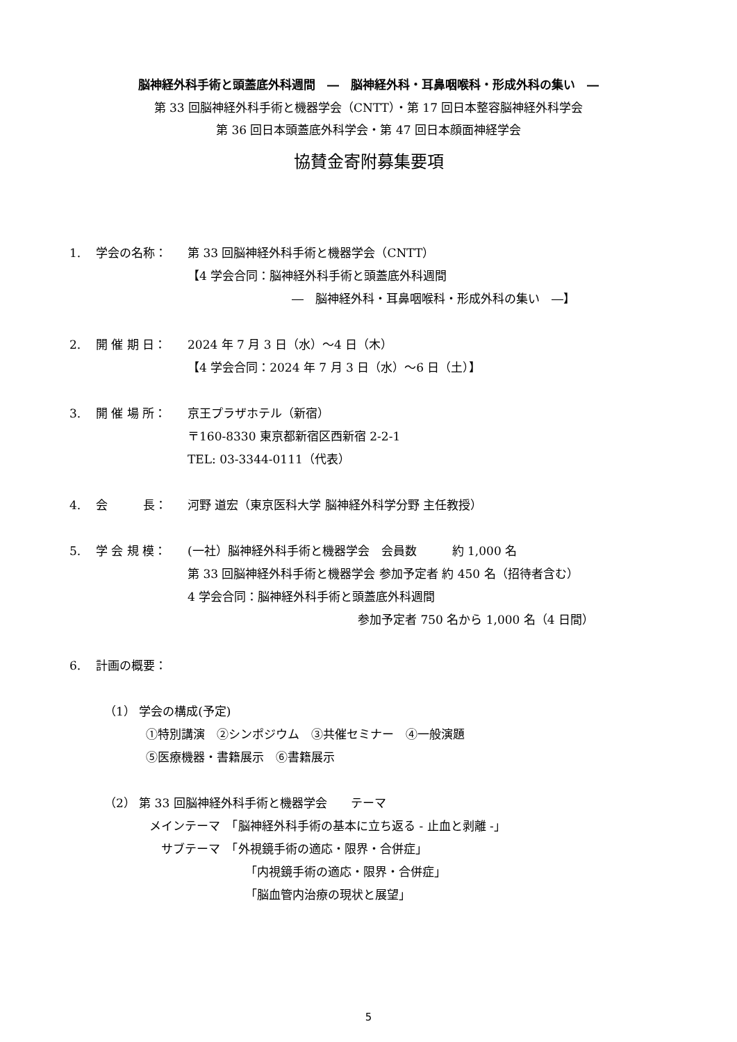脳神経外科手術と頭蓋底外科週間　―　脳神経外科・耳鼻咽喉科・形成外科の集い　―
第 33 回脳神経外科手術と機器学会（CNTT）・第 17 回日本整容脳神経外科学会
第 36 回日本頭蓋底外科学会・第 47 回日本顔面神経学会
協賛金寄附募集要項
1. 学会の名称： 第 33 回脳神経外科手術と機器学会（CNTT）
【4 学会合同：脳神経外科手術と頭蓋底外科週間
―　脳神経外科・耳鼻咽喉科・形成外科の集い　―】
2. 開 催 期 日： 2024 年 7 月 3 日（水）～4 日（木）
【4 学会合同：2024 年 7 月 3 日（水）～6 日（土）】
3. 開 催 場 所： 京王プラザホテル（新宿）
〒160-8330 東京都新宿区西新宿 2-2-1
TEL: 03-3344-0111（代表）
4. 会　　　長： 河野 道宏（東京医科大学 脳神経外科学分野 主任教授）
5. 学 会 規 模： (一社）脳神経外科手術と機器学会　会員数　　　約 1,000 名
第 33 回脳神経外科手術と機器学会 参加予定者 約 450 名（招待者含む）
4 学会合同：脳神経外科手術と頭蓋底外科週間
参加予定者 750 名から 1,000 名（4 日間）
6. 計画の概要：
（1） 学会の構成(予定)
①特別講演　②シンポジウム　③共催セミナー　④一般演題
⑤医療機器・書籍展示　⑥書籍展示
（2） 第 33 回脳神経外科手術と機器学会　　テーマ
メインテーマ　「脳神経外科手術の基本に立ち返る - 止血と剥離 -」
　サブテーマ　「外視鏡手術の適応・限界・合併症」
「内視鏡手術の適応・限界・合併症」
「脳血管内治療の現状と展望」
5